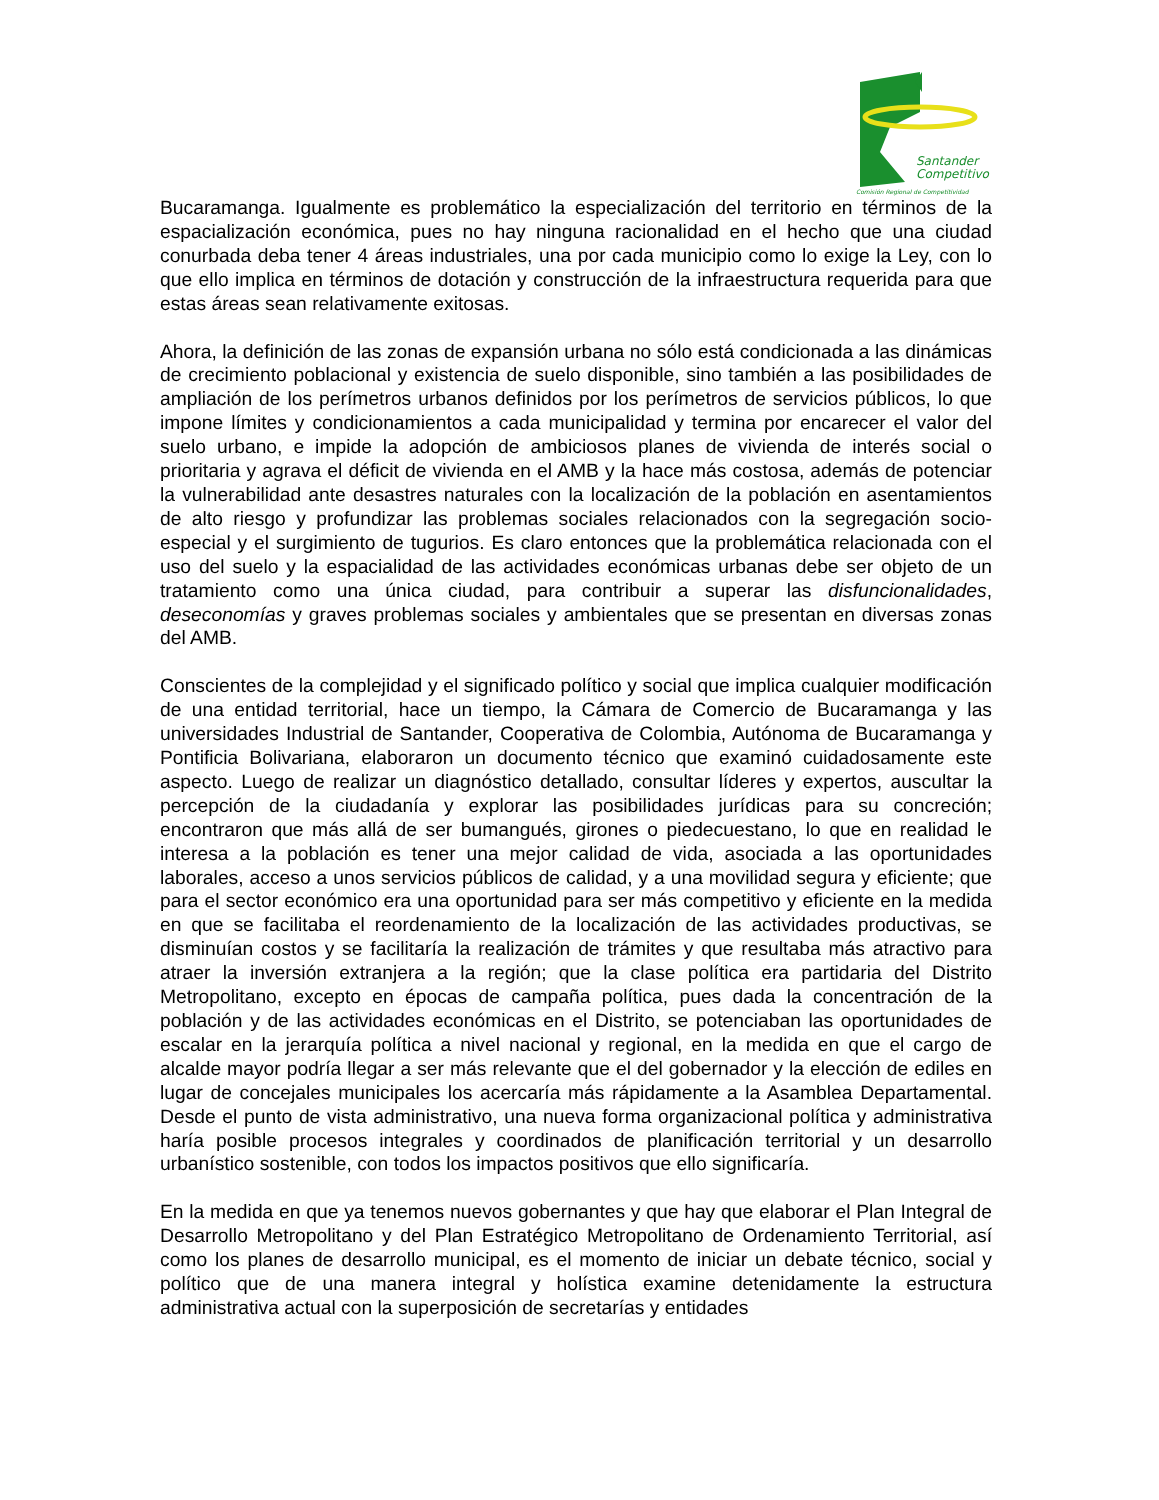Santander
Competitivo
Comisión Regional de Competitividad
Bucaramanga. Igualmente es problemático la especialización del territorio en términos de la espacialización económica, pues no hay ninguna racionalidad en el hecho que una ciudad conurbada deba tener 4 áreas industriales, una por cada municipio como lo exige la Ley, con lo que ello implica en términos de dotación y construcción de la infraestructura requerida para que estas áreas sean relativamente exitosas.
Ahora, la definición de las zonas de expansión urbana no sólo está condicionada a las dinámicas de crecimiento poblacional y existencia de suelo disponible, sino también a las posibilidades de ampliación de los perímetros urbanos definidos por los perímetros de servicios públicos, lo que impone límites y condicionamientos a cada municipalidad y termina por encarecer el valor del suelo urbano, e impide la adopción de ambiciosos planes de vivienda de interés social o prioritaria y agrava el déficit de vivienda en el AMB y la hace más costosa, además de potenciar la vulnerabilidad ante desastres naturales con la localización de la población en asentamientos de alto riesgo y profundizar las problemas sociales relacionados con la segregación socio-especial y el surgimiento de tugurios. Es claro entonces que la problemática relacionada con el uso del suelo y la espacialidad de las actividades económicas urbanas debe ser objeto de un tratamiento como una única ciudad, para contribuir a superar las disfuncionalidades, deseconomías y graves problemas sociales y ambientales que se presentan en diversas zonas del AMB.
Conscientes de la complejidad y el significado político y social que implica cualquier modificación de una entidad territorial, hace un tiempo, la Cámara de Comercio de Bucaramanga y las universidades Industrial de Santander, Cooperativa de Colombia, Autónoma de Bucaramanga y Pontificia Bolivariana, elaboraron un documento técnico que examinó cuidadosamente este aspecto. Luego de realizar un diagnóstico detallado, consultar líderes y expertos, auscultar la percepción de la ciudadanía y explorar las posibilidades jurídicas para su concreción; encontraron que más allá de ser bumangués, girones o piedecuestano, lo que en realidad le interesa a la población es tener una mejor calidad de vida, asociada a las oportunidades laborales, acceso a unos servicios públicos de calidad, y a una movilidad segura y eficiente; que para el sector económico era una oportunidad para ser más competitivo y eficiente en la medida en que se facilitaba el reordenamiento de la localización de las actividades productivas, se disminuían costos y se facilitaría la realización de trámites y que resultaba más atractivo para atraer la inversión extranjera a la región; que la clase política era partidaria del Distrito Metropolitano, excepto en épocas de campaña política, pues dada la concentración de la población y de las actividades económicas en el Distrito, se potenciaban las oportunidades de escalar en la jerarquía política a nivel nacional y regional, en la medida en que el cargo de alcalde mayor podría llegar a ser más relevante que el del gobernador y la elección de ediles en lugar de concejales municipales los acercaría más rápidamente a la Asamblea Departamental. Desde el punto de vista administrativo, una nueva forma organizacional política y administrativa haría posible procesos integrales y coordinados de planificación territorial y un desarrollo urbanístico sostenible, con todos los impactos positivos que ello significaría.
En la medida en que ya tenemos nuevos gobernantes y que hay que elaborar el Plan Integral de Desarrollo Metropolitano y del Plan Estratégico Metropolitano de Ordenamiento Territorial, así como los planes de desarrollo municipal, es el momento de iniciar un debate técnico, social y político que de una manera integral y holística examine detenidamente la estructura administrativa actual con la superposición de secretarías y entidades